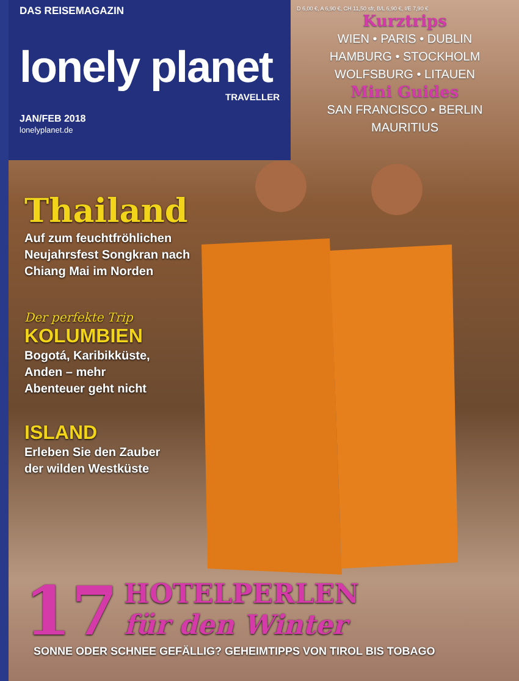DAS REISEMAGAZIN
lonely planet
TRAVELLER
JAN/FEB 2018
lonelyplanet.de
D 6,00 €, A 6,90 €, CH 11,50 sfr, B/L 6,90 €, I/E 7,90 €
Kurztrips
WIEN • PARIS • DUBLIN
HAMBURG • STOCKHOLM
WOLFSBURG • LITAUEN
Mini Guides
SAN FRANCISCO • BERLIN
MAURITIUS
Thailand
Auf zum feuchtfröhlichen
Neujahrsfest Songkran nach
Chiang Mai im Norden
Der perfekte Trip
KOLUMBIEN
Bogotá, Karibikküste,
Anden – mehr
Abenteuer geht nicht
ISLAND
Erleben Sie den Zauber
der wilden Westküste
17
HOTELPERLEN
für den Winter
SONNE ODER SCHNEE GEFÄLLIG? GEHEIMTIPPS VON TIROL BIS TOBAGO